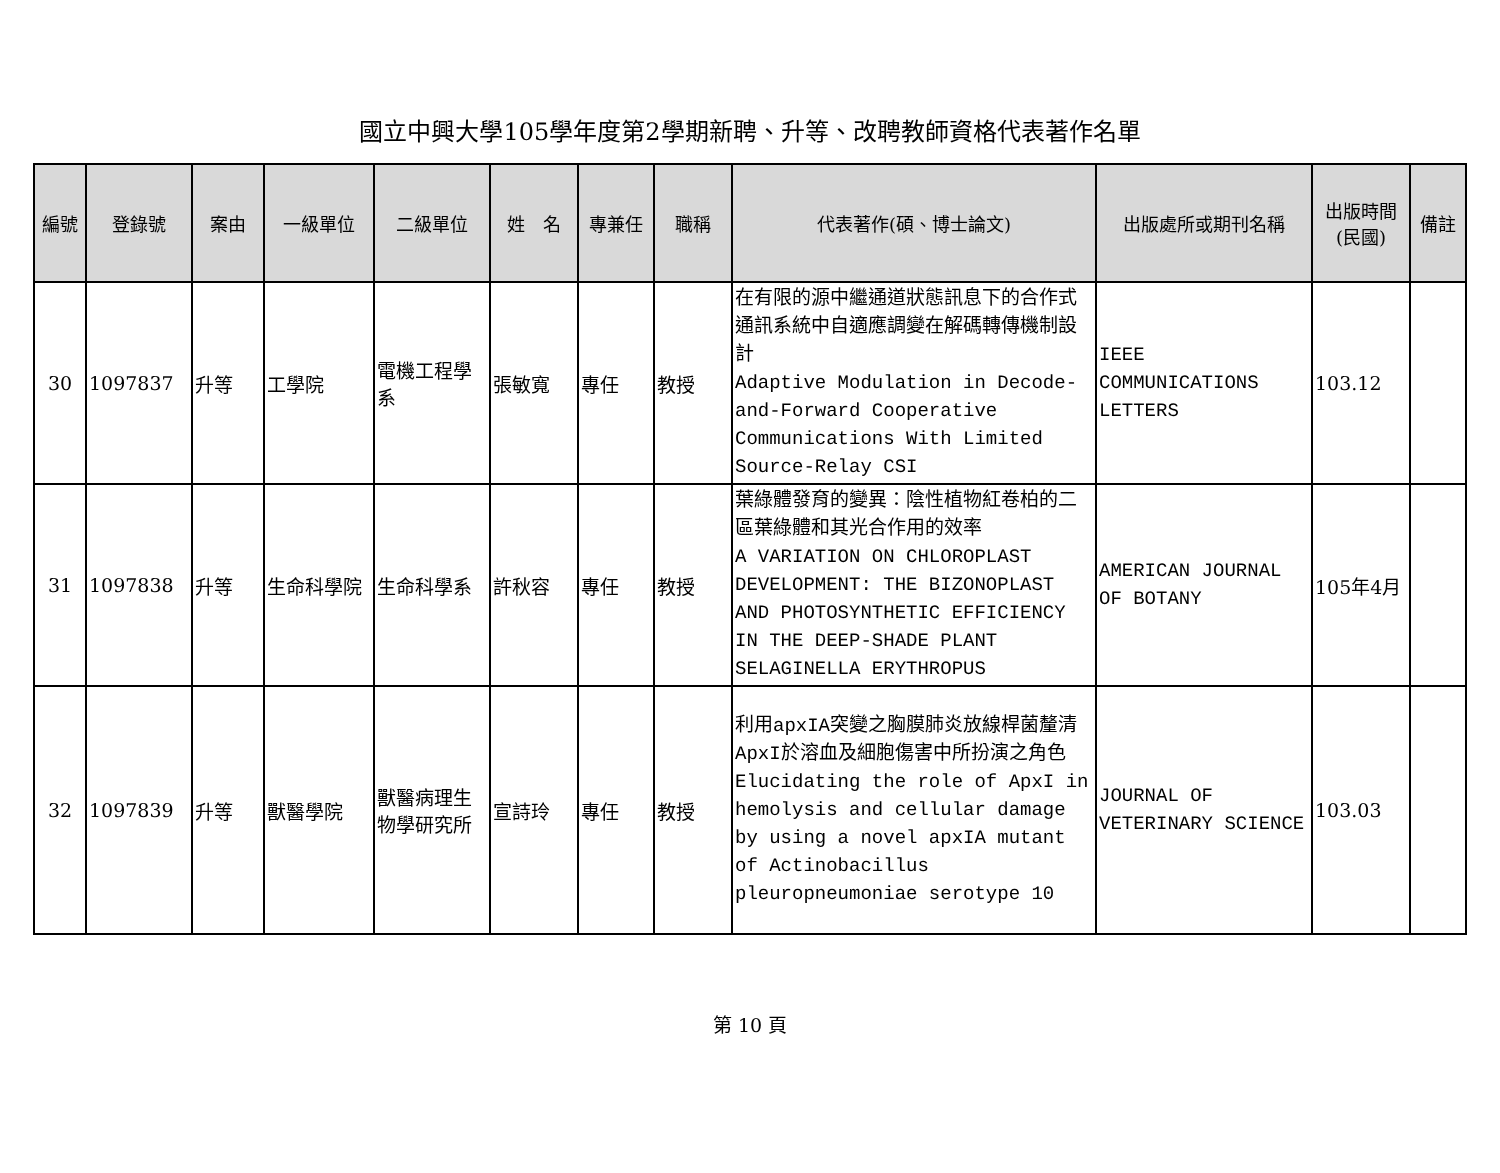國立中興大學105學年度第2學期新聘、升等、改聘教師資格代表著作名單
| 編號 | 登錄號 | 案由 | 一級單位 | 二級單位 | 姓 名 | 專兼任 | 職稱 | 代表著作(碩、博士論文) | 出版處所或期刊名稱 | 出版時間 (民國) | 備註 |
| --- | --- | --- | --- | --- | --- | --- | --- | --- | --- | --- | --- |
| 30 | 1097837 | 升等 | 工學院 | 電機工程學系 | 張敏寬 | 專任 | 教授 | 在有限的源中繼通道狀態訊息下的合作式通訊系統中自適應調變在解碼轉傳機制設計 Adaptive Modulation in Decode-and-Forward Cooperative Communications With Limited Source-Relay CSI | IEEE COMMUNICATIONS LETTERS | 103.12 | |
| 31 | 1097838 | 升等 | 生命科學院 | 生命科學系 | 許秋容 | 專任 | 教授 | 葉綠體發育的變異：陰性植物紅卷柏的二區葉綠體和其光合作用的效率 A VARIATION ON CHLOROPLAST DEVELOPMENT: THE BIZONOPLAST AND PHOTOSYNTHETIC EFFICIENCY IN THE DEEP-SHADE PLANT SELAGINELLA ERYTHROPUS | AMERICAN JOURNAL OF BOTANY | 105年4月 | |
| 32 | 1097839 | 升等 | 獸醫學院 | 獸醫病理生物學研究所 | 宣詩玲 | 專任 | 教授 | 利用apxIA突變之胸膜肺炎放線桿菌釐清ApxI於溶血及細胞傷害中所扮演之角色 Elucidating the role of ApxI in hemolysis and cellular damage by using a novel apxIA mutant of Actinobacillus pleuropneumoniae serotype 10 | JOURNAL OF VETERINARY SCIENCE | 103.03 | |
第 10 頁